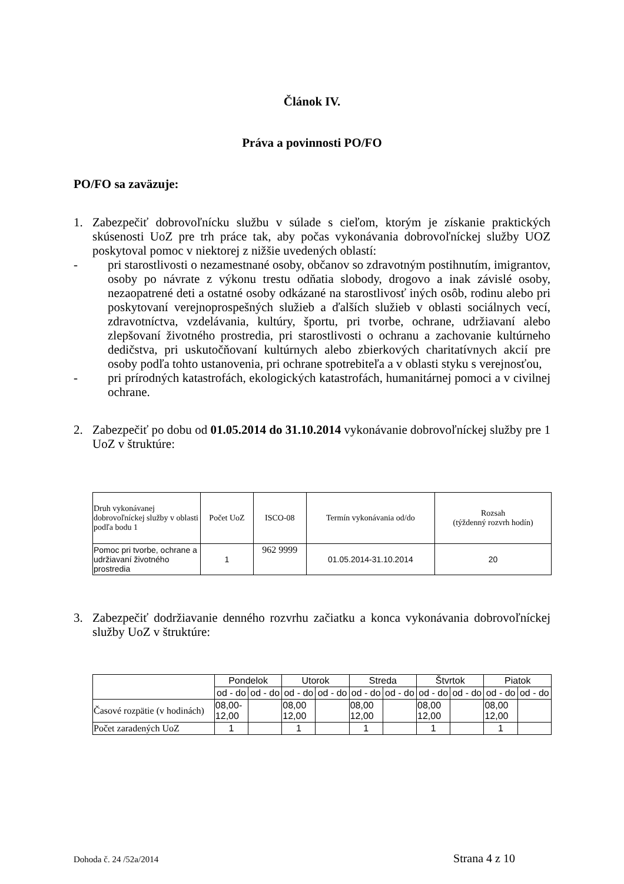Článok IV.
Práva a povinnosti PO/FO
PO/FO sa zaväzuje:
1.
Zabezpečiť dobrovoľnícku službu v súlade s cieľom, ktorým je získanie praktických skúsenosti UoZ pre trh práce tak, aby počas vykonávania dobrovoľníckej služby UOZ poskytoval pomoc v niektorej z nižšie uvedených oblastí:
-
pri starostlivosti o nezamestnané osoby, občanov so zdravotným postihnutím, imigrantov, osoby po návrate z výkonu trestu odňatia slobody, drogovo a inak závislé osoby, nezaopatrené deti a ostatné osoby odkázané na starostlivosť iných osôb, rodinu alebo pri poskytovaní verejnoprospešných služieb a ďalších služieb v oblasti sociálnych vecí, zdravotníctva, vzdelávania, kultúry, športu, pri tvorbe, ochrane, udržiavaní alebo zlepšovaní životného prostredia, pri starostlivosti o ochranu a zachovanie kultúrneho dedičstva, pri uskutočňovaní kultúrnych alebo zbierkových charitatívnych akcií pre osoby podľa tohto ustanovenia, pri ochrane spotrebiteľa a v oblasti styku s verejnosťou,
-
pri prírodných katastrofách, ekologických katastrofách, humanitárnej pomoci a v civilnej ochrane.
2.
Zabezpečiť po dobu od 01.05.2014 do 31.10.2014 vykonávanie dobrovoľníckej služby pre 1 UoZ v štruktúre:
| Druh vykonávanej dobrovoľníckej služby v oblasti podľa bodu 1 | Počet UoZ | ISCO-08 | Termín vykonávania od/do | Rozsah (týždenný rozvrh hodín) |
| --- | --- | --- | --- | --- |
| Pomoc pri tvorbe, ochrane a udržiavaní životného prostredia | 1 | 962 9999 | 01.05.2014-31.10.2014 | 20 |
3.
Zabezpečiť dodržiavanie denného rozvrhu začiatku a konca vykonávania dobrovoľníckej služby UoZ v štruktúre:
| | Pondelok | | Utorok | | Streda | | Štvrtok | | Piatok | |
| --- | --- | --- | --- | --- | --- | --- | --- | --- | --- | --- |
| | od - do | od - do | od - do | od - do | od - do | od - do | od - do | od - do | od - do | od - do |
| Časové rozpätie (v hodinách) | 08,00- 12,00 | | 08,00 12,00 | | 08,00 12,00 | | 08,00 12,00 | | 08,00 12,00 | |
| Počet zaradených UoZ | 1 | | 1 | | 1 | | 1 | | 1 | |
Dohoda č. 24 /52a/2014 Strana 4 z 10